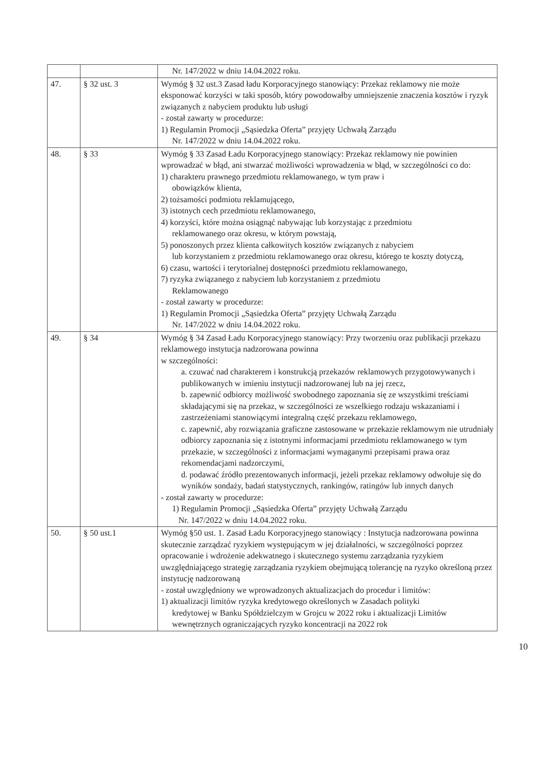| | | Nr. 147/2022 w dniu 14.04.2022 roku. |
| 47. | § 32 ust. 3 | Wymóg § 32 ust.3 Zasad ładu Korporacyjnego stanowiący: Przekaz reklamowy nie może eksponować korzyści w taki sposób, który powodowałby umniejszenie znaczenia kosztów i ryzyk związanych z nabyciem produktu lub usługi - został zawarty w procedurze: 1) Regulamin Promocji „Sąsiedzka Oferta” przyjęty Uchwałą Zarządu Nr. 147/2022 w dniu 14.04.2022 roku. |
| 48. | § 33 | Wymóg § 33 Zasad Ładu Korporacyjnego stanowiący: Przekaz reklamowy nie powinien wprowadzać w błąd, ani stwarzać możliwości wprowadzenia w błąd, w szczególności co do: 1) charakteru prawnego przedmiotu reklamowanego, w tym praw i obowiązków klienta, 2) tożsamości podmiotu reklamującego, 3) istotnych cech przedmiotu reklamowanego, 4) korzyści, które można osiągnąć nabywając lub korzystając z przedmiotu reklamowanego oraz okresu, w którym powstają, 5) ponoszonych przez klienta całkowitych kosztów związanych z nabyciem lub korzystaniem z przedmiotu reklamowanego oraz okresu, którego te koszty dotyczą, 6) czasu, wartości i terytorialnej dostępności przedmiotu reklamowanego, 7) ryzyka związanego z nabyciem lub korzystaniem z przedmiotu Reklamowanego - został zawarty w procedurze: 1) Regulamin Promocji „Sąsiedzka Oferta” przyjęty Uchwałą Zarządu Nr. 147/2022 w dniu 14.04.2022 roku. |
| 49. | § 34 | Wymóg § 34 Zasad Ładu Korporacyjnego stanowiący: Przy tworzeniu oraz publikacji przekazu reklamowego instytucja nadzorowana powinna w szczególności: a. czuwać nad charakterem i konstrukcją przekazów reklamowych przygotowywanych i publikowanych w imieniu instytucji nadzorowanej lub na jej rzecz, b. zapewnić odbiorcy możliwość swobodnego zapoznania się ze wszystkimi treściami składającymi się na przekaz, w szczególności ze wszelkiego rodzaju wskazaniami i zastrzeżeniami stanowiącymi integralną część przekazu reklamowego, c. zapewnić, aby rozwiązania graficzne zastosowane w przekazie reklamowym nie utrudniały odbiorcy zapoznania się z istotnymi informacjami przedmiotu reklamowanego w tym przekazie, w szczególności z informacjami wymaganymi przepisami prawa oraz rekomendacjami nadzorczymi, d. podawać źródło prezentowanych informacji, jeżeli przekaz reklamowy odwołuje się do wyników sondaży, badań statystycznych, rankingów, ratingów lub innych danych - został zawarty w procedurze: 1) Regulamin Promocji „Sąsiedzka Oferta” przyjęty Uchwałą Zarządu Nr. 147/2022 w dniu 14.04.2022 roku. |
| 50. | § 50 ust.1 | Wymóg §50 ust. 1. Zasad Ładu Korporacyjnego stanowiący : Instytucja nadzorowana powinna skutecznie zarządzać ryzykiem występującym w jej działalności, w szczególności poprzez opracowanie i wdrożenie adekwatnego i skutecznego systemu zarządzania ryzykiem uwzględniającego strategię zarządzania ryzykiem obejmującą tolerancję na ryzyko określoną przez instytucję nadzorowaną - został uwzględniony we wprowadzonych aktualizacjach do procedur i limitów: 1) aktualizacji limitów ryzyka kredytowego określonych w Zasadach polityki kredytowej w Banku Spółdzielczym w Grojcu w 2022 roku i aktualizacji Limitów wewnętrznych ograniczających ryzyko koncentracji na 2022 rok |
10